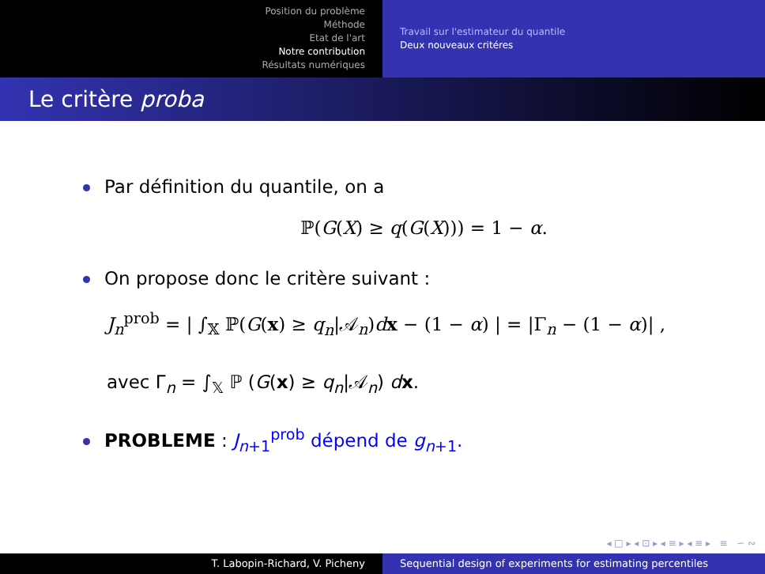Position du problème
Méthode
Etat de l'art
Notre contribution
Résultats numériques
Travail sur l'estimateur du quantile
Deux nouveaux critéres
Le critère proba
Par définition du quantile, on a
ℙ(G(X) ≥ q(G(X))) = 1 − α.
On propose donc le critère suivant :
J<sub>n</sub><sup>prob</sup> = | ∫<sub>𝕏</sub> ℙ(G(x) ≥ q<sub>n</sub>|𝒜<sub>n</sub>)dx − (1 − α) | = |Γ<sub>n</sub> − (1 − α)| ,
avec Γ<sub>n</sub> = ∫<sub>𝕏</sub> ℙ (G(x) ≥ q<sub>n</sub>|𝒜<sub>n</sub>) dx.
PROBLEME : J<sub>n+1</sub><sup>prob</sup> dépend de g<sub>n+1</sub>.
◂ □ ▸ ◂ ⊡ ▸ ◂ ≡ ▸ ◂ ≡ ▸ ≡ ∽ ∾
T. Labopin-Richard, V. Picheny Sequential design of experiments for estimating percentiles